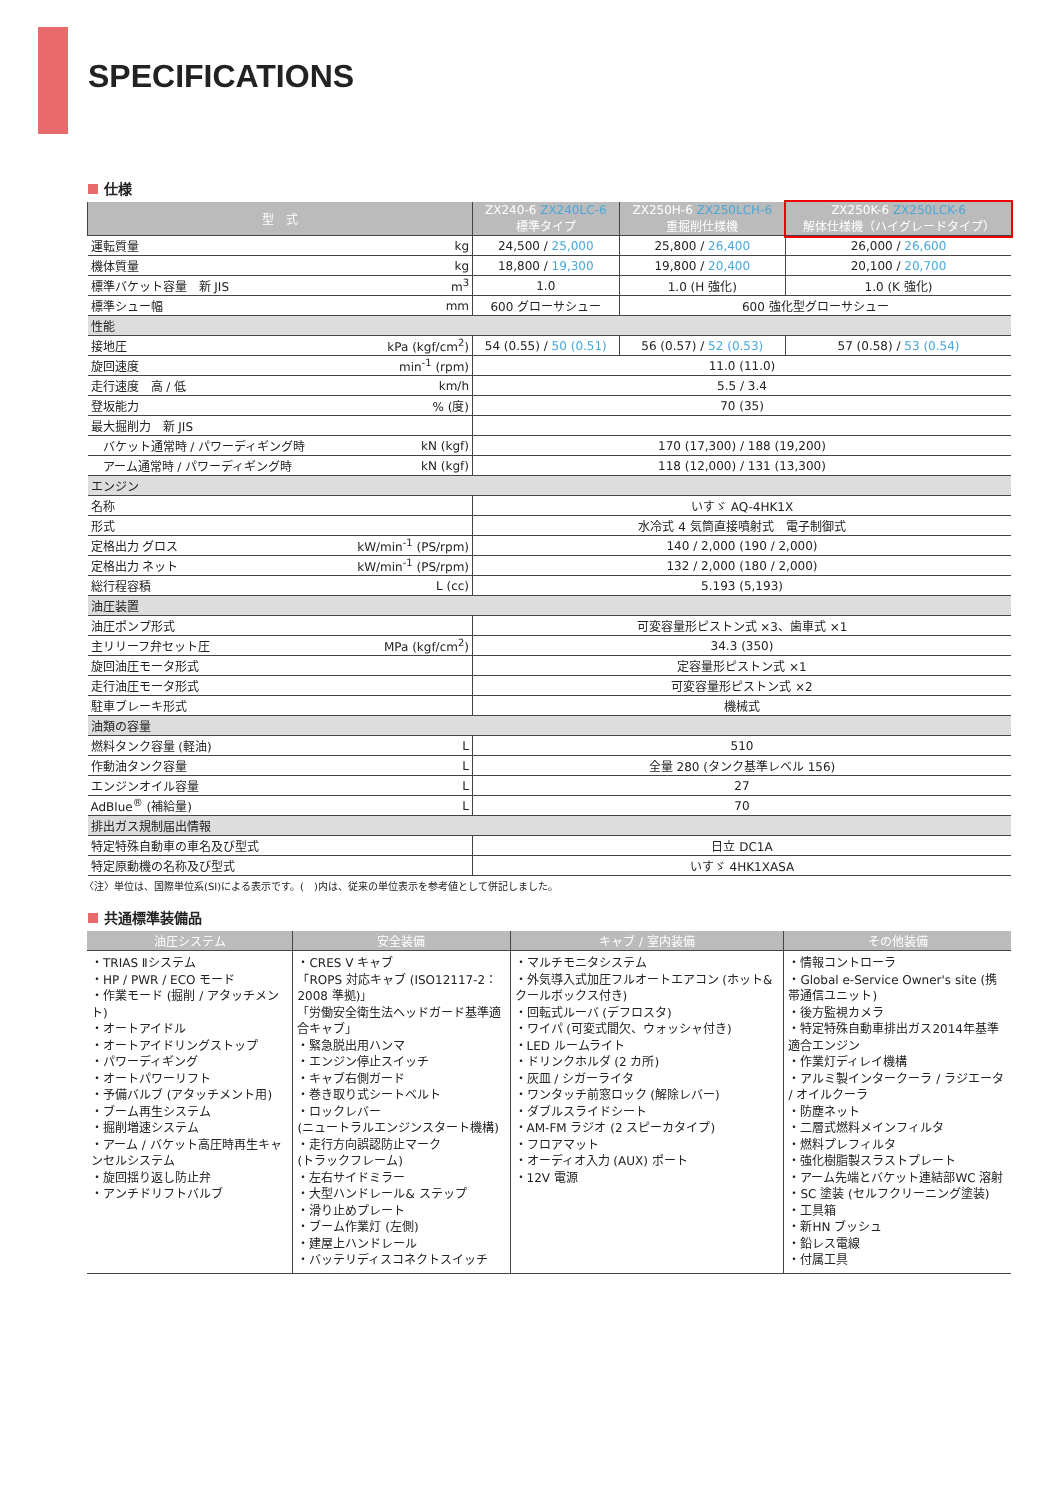SPECIFICATIONS
仕様
| 型 式 | | ZX240-6 ZX240LC-6 標準タイプ | ZX250H-6 ZX250LCH-6 重掘削仕様機 | ZX250K-6 ZX250LCK-6 解体仕様機（ハイグレードタイプ） |
| --- | --- | --- | --- | --- |
| 運転質量 | kg | 24,500 / 25,000 | 25,800 / 26,400 | 26,000 / 26,600 |
| 機体質量 | kg | 18,800 / 19,300 | 19,800 / 20,400 | 20,100 / 20,700 |
| 標準バケット容量 新 JIS | m<sup>3</sup> | 1.0 | 1.0 (H 強化) | 1.0 (K 強化) |
| 標準シュー幅 | mm | 600 グローサシュー | 600 強化型グローサシュー | |
| 性能 | | | | |
| 接地圧 | kPa (kgf/cm<sup>2</sup>) | 54 (0.55) / 50 (0.51) | 56 (0.57) / 52 (0.53) | 57 (0.58) / 53 (0.54) |
| 旋回速度 | min<sup>-1</sup> (rpm) | 11.0 (11.0) | | |
| 走行速度 高 / 低 | km/h | 5.5 / 3.4 | | |
| 登坂能力 | % (度) | 70 (35) | | |
| 最大掘削力 新 JIS | | | | |
| バケット通常時 / パワーディギング時 | kN (kgf) | 170 (17,300) / 188 (19,200) | | |
| アーム通常時 / パワーディギング時 | kN (kgf) | 118 (12,000) / 131 (13,300) | | |
| エンジン | | | | |
| 名称 | | いすゞ AQ-4HK1X | | |
| 形式 | | 水冷式 4 気筒直接噴射式 電子制御式 | | |
| 定格出力 グロス | kW/min<sup>-1</sup> (PS/rpm) | 140 / 2,000 (190 / 2,000) | | |
| 定格出力 ネット | kW/min<sup>-1</sup> (PS/rpm) | 132 / 2,000 (180 / 2,000) | | |
| 総行程容積 | L (cc) | 5.193 (5,193) | | |
| 油圧装置 | | | | |
| 油圧ポンプ形式 | | 可変容量形ピストン式 ×3、歯車式 ×1 | | |
| 主リリーフ弁セット圧 | MPa (kgf/cm<sup>2</sup>) | 34.3 (350) | | |
| 旋回油圧モータ形式 | | 定容量形ピストン式 ×1 | | |
| 走行油圧モータ形式 | | 可変容量形ピストン式 ×2 | | |
| 駐車ブレーキ形式 | | 機械式 | | |
| 油類の容量 | | | | |
| 燃料タンク容量 (軽油) | L | 510 | | |
| 作動油タンク容量 | L | 全量 280 (タンク基準レベル 156) | | |
| エンジンオイル容量 | L | 27 | | |
| AdBlue<sup>®</sup> (補給量) | L | 70 | | |
| 排出ガス規制届出情報 | | | | |
| 特定特殊自動車の車名及び型式 | | 日立 DC1A | | |
| 特定原動機の名称及び型式 | | いすゞ 4HK1XASA | | |
〈注〉単位は、国際単位系(SI)による表示です。(　)内は、従来の単位表示を参考値として併記しました。
共通標準装備品
| 油圧システム | 安全装備 | キャブ / 室内装備 | その他装備 |
| --- | --- | --- | --- |
| ・TRIAS Ⅱシステム ・HP / PWR / ECO モード ・作業モード (掘削 / アタッチメント) ・オートアイドル ・オートアイドリングストップ ・パワーディギング ・オートパワーリフト ・予備バルブ (アタッチメント用) ・ブーム再生システム ・掘削増速システム ・アーム / バケット高圧時再生キャンセルシステム ・旋回揺り返し防止弁 ・アンチドリフトバルブ | ・CRES V キャブ 「ROPS 対応キャブ (ISO12117-2：2008 準拠)」 「労働安全衛生法ヘッドガード基準適合キャブ」 ・緊急脱出用ハンマ ・エンジン停止スイッチ ・キャブ右側ガード ・巻き取り式シートベルト ・ロックレバー (ニュートラルエンジンスタート機構) ・走行方向誤認防止マーク (トラックフレーム) ・左右サイドミラー ・大型ハンドレール& ステップ ・滑り止めプレート ・ブーム作業灯 (左側) ・建屋上ハンドレール ・バッテリディスコネクトスイッチ | ・マルチモニタシステム ・外気導入式加圧フルオートエアコン (ホット& クールボックス付き) ・回転式ルーバ (デフロスタ) ・ワイパ (可変式間欠、ウォッシャ付き) ・LED ルームライト ・ドリンクホルダ (2 カ所) ・灰皿 / シガーライタ ・ワンタッチ前窓ロック (解除レバー) ・ダブルスライドシート ・AM-FM ラジオ (2 スピーカタイプ) ・フロアマット ・オーディオ入力 (AUX) ポート ・12V 電源 | ・情報コントローラ ・Global e-Service Owner's site (携帯通信ユニット) ・後方監視カメラ ・特定特殊自動車排出ガス2014年基準適合エンジン ・作業灯ディレイ機構 ・アルミ製インタークーラ / ラジエータ / オイルクーラ ・防塵ネット ・二層式燃料メインフィルタ ・燃料プレフィルタ ・強化樹脂製スラストプレート ・アーム先端とバケット連結部WC 溶射 ・SC 塗装 (セルフクリーニング塗装) ・工具箱 ・新HN ブッシュ ・鉛レス電線 ・付属工具 |